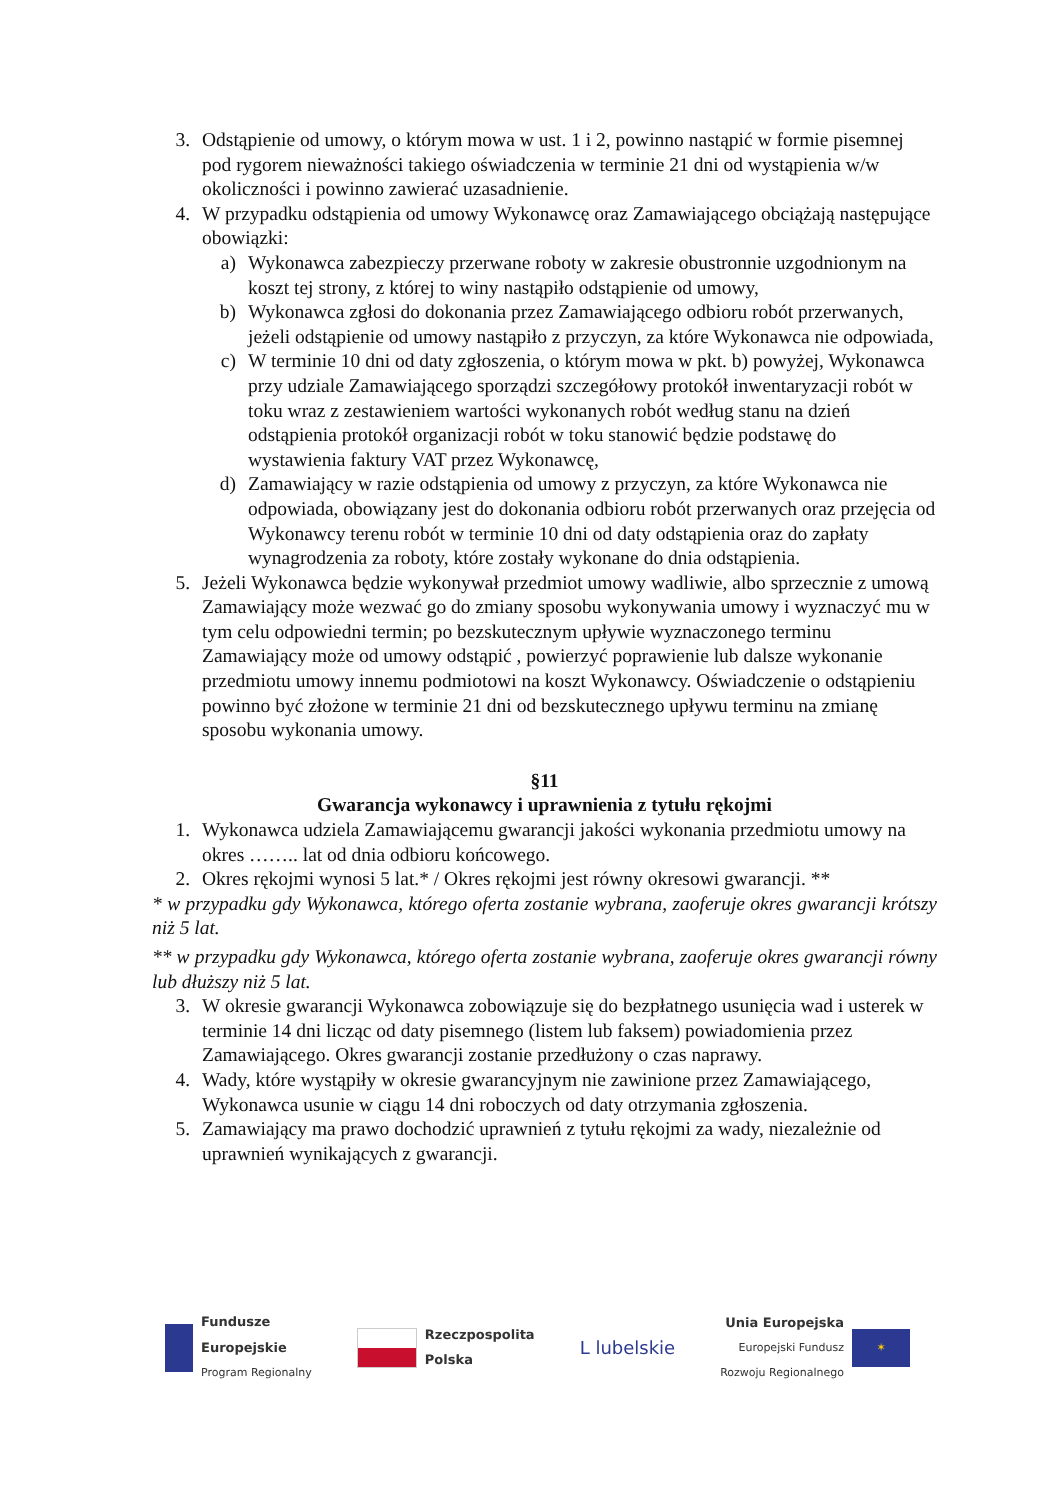3. Odstąpienie od umowy, o którym mowa w ust. 1 i 2, powinno nastąpić w formie pisemnej pod rygorem nieważności takiego oświadczenia w terminie 21 dni od wystąpienia w/w okoliczności i powinno zawierać uzasadnienie.
4. W przypadku odstąpienia od umowy Wykonawcę oraz Zamawiającego obciążają następujące obowiązki:
a) Wykonawca zabezpieczy przerwane roboty w zakresie obustronnie uzgodnionym na koszt tej strony, z której to winy nastąpiło odstąpienie od umowy,
b) Wykonawca zgłosi do dokonania przez Zamawiającego odbioru robót przerwanych, jeżeli odstąpienie od umowy nastąpiło z przyczyn, za które Wykonawca nie odpowiada,
c) W terminie 10 dni od daty zgłoszenia, o którym mowa w pkt. b) powyżej, Wykonawca przy udziale Zamawiającego sporządzi szczegółowy protokół inwentaryzacji robót w toku wraz z zestawieniem wartości wykonanych robót według stanu na dzień odstąpienia protokół organizacji robót w toku stanowić będzie podstawę do wystawienia faktury VAT przez Wykonawcę,
d) Zamawiający w razie odstąpienia od umowy z przyczyn, za które Wykonawca nie odpowiada, obowiązany jest do dokonania odbioru robót przerwanych oraz przejęcia od Wykonawcy terenu robót w terminie 10 dni od daty odstąpienia oraz do zapłaty wynagrodzenia za roboty, które zostały wykonane do dnia odstąpienia.
5. Jeżeli Wykonawca będzie wykonywał przedmiot umowy wadliwie, albo sprzecznie z umową Zamawiający może wezwać go do zmiany sposobu wykonywania umowy i wyznaczyć mu w tym celu odpowiedni termin; po bezskutecznym upływie wyznaczonego terminu Zamawiający może od umowy odstąpić , powierzyć poprawienie lub dalsze wykonanie przedmiotu umowy innemu podmiotowi na koszt Wykonawcy. Oświadczenie o odstąpieniu powinno być złożone w terminie 21 dni od bezskutecznego upływu terminu na zmianę sposobu wykonania umowy.
§11
Gwarancja wykonawcy i uprawnienia z tytułu rękojmi
1. Wykonawca udziela Zamawiającemu gwarancji jakości wykonania przedmiotu umowy na okres …….. lat od dnia odbioru końcowego.
2. Okres rękojmi wynosi 5 lat.* / Okres rękojmi jest równy okresowi gwarancji. **
* w przypadku gdy Wykonawca, którego oferta zostanie wybrana, zaoferuje okres gwarancji krótszy niż 5 lat.
** w przypadku gdy Wykonawca, którego oferta zostanie wybrana, zaoferuje okres gwarancji równy lub dłuższy niż 5 lat.
3. W okresie gwarancji Wykonawca zobowiązuje się do bezpłatnego usunięcia wad i usterek w terminie 14 dni licząc od daty pisemnego (listem lub faksem) powiadomienia przez Zamawiającego. Okres gwarancji zostanie przedłużony o czas naprawy.
4. Wady, które wystąpiły w okresie gwarancyjnym nie zawinione przez Zamawiającego, Wykonawca usunie w ciągu 14 dni roboczych od daty otrzymania zgłoszenia.
5. Zamawiający ma prawo dochodzić uprawnień z tytułu rękojmi za wady, niezależnie od uprawnień wynikających z gwarancji.
Fundusze
Europejskie
Program Regionalny
Rzeczpospolita
Polska
L lubelskie
Unia Europejska
Europejski Fundusz
Rozwoju Regionalnego ✶